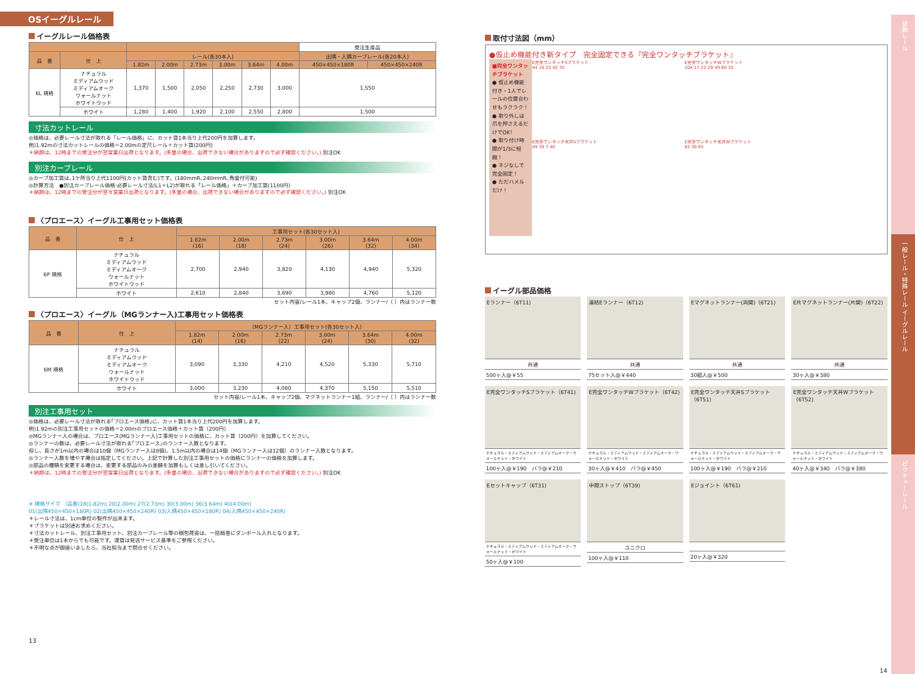OSイーグルレール
イーグルレール価格表
| | | | | | | | | 受注生産品 | |
| 品 番 | 仕 上 | レール(各30本入) | | | | | | 出隅・入隅カーブレール(各20本入) | |
| | | 1.82m | 2.00m | 2.73m | 3.00m | 3.64m | 4.00m | 450×450×180R | 450×450×240R |
| 6L 規格 | ナチュラル ミディアムウッド ミディアムオーク ウォールナット ホワイトウッド | 1,370 | 1,500 | 2,050 | 2,250 | 2,730 | 3,000 | 1,550 | |
| | ホワイト | 1,280 | 1,400 | 1,920 | 2,100 | 2,550 | 2,800 | 1,500 | |
寸法カットレール
◎価格は、必要レール寸法が取れる「レール価格」に、カット賃1本当り上代200円を加算します。
例)1.92mの寸法カットレールの価格＝2.00mの定尺レール＋カット賃(200円)
＊納期は、12時までの受注分が翌営業日出荷となります。(多量の場合、出荷できない場合がありますので必ず確認ください。) 別注OK
別注カーブレール
◎カーブ加工賃は､1ケ所当り上代1100円(カット賃含む)です。(180mmR､240mmR､角度付可能)
◎計算方法　●別注カーブレール価格:必要レール寸法(L1＋L2)が取れる「レール価格」＋カーブ加工賃(1100円)
＊納期は、12時までの受注分が翌々営業日出荷となります。(多量の場合、出荷できない場合がありますので必ず確認ください。) 別注OK
〈プロエース〉イーグル工事用セット価格表
| 品 番 | 仕 上 | 工事用セット(各30セット入) | | | | | |
| --- | --- | --- | --- | --- | --- | --- | --- |
| | | 1.82m (16) | 2.00m (18) | 2.73m (24) | 3.00m (26) | 3.64m (32) | 4.00m (34) |
| 6P 規格 | ナチュラル ミディアムウッド ミディアムオーク ウォールナット ホワイトウッド | 2,700 | 2,940 | 3,820 | 4,130 | 4,940 | 5,320 |
| | ホワイト | 2,610 | 2,840 | 3,690 | 3,980 | 4,760 | 5,120 |
セット内容/レール1本、キャップ2個、ランナー/（ ）内はランナー数
〈プロエース〉イーグル（MGランナー入)工事用セット価格表
| 品 番 | 仕 上 | （MGランナー入）工事用セット(各30セット入) | | | | | |
| --- | --- | --- | --- | --- | --- | --- | --- |
| | | 1.82m (14) | 2.00m (16) | 2.73m (22) | 3.00m (24) | 3.64m (30) | 4.00m (32) |
| 6M 規格 | ナチュラル ミディアムウッド ミディアムオーク ウォールナット ホワイトウッド | 3,090 | 3,330 | 4,210 | 4,520 | 5,330 | 5,710 |
| | ホワイト | 3,000 | 3,230 | 4,080 | 4,370 | 5,150 | 5,510 |
セット内容/レール1本、キャップ2個、マグネットランナー1組、ランナー/（ ）内はランナー数
別注工事用セット
◎価格は、必要レール寸法が取れる｢プロエース価格｣に、カット賃1本当り上代200円を加算します。
例)1.92mの別注工事用セットの価格＝2.00mのプロエース価格＋カット賃（200円）
◎MGランナー入の場合は、プロエース(MGランナー入)工事用セットの価格に、カット賃（200円）を加算してください。
◎ランナーの数は、必要レール寸法が取れる｢プロエース｣のランナー入数となります。
但し、長さが1m以内の場合は10個（MGランナー入は8個)、1.5m以内の場合は14個（MGランナー入は12個）のランナー入数となります。
◎ランナー入数を増やす場合は指定してください。上記で計算した別注工事用セットの価格にランナーの価格を加算します。
◎部品の種類を変更する場合は、変更する部品のみの差額を加算もしくは差し引いてください。
＊納期は、12時までの受注分が翌営業日出荷となります。(多量の場合、出荷できない場合がありますので必ず確認ください。) 別注OK
※ 規格サイズ （品番)18(1.82m) 20(2.00m) 27(2.73m) 30(3.00m) 36(3.64m) 40(4.00m)
01(出隅450×450×180R) 02(出隅450×450×240R) 03(入隅450×450×180R) 04(入隅450×450×240R)
＊レール寸法は、1cm単位の製作が出来ます。
＊ブラケットは別途お求めください。
＊寸法カットレール、別注工事用セット、別注カーブレール等の梱包荷姿は、一括紙巻にダンボール入れとなります。
＊受注単位は1本からでも可能です。運賃は発送サービス基準をご参照ください。
＊不明な点が御座いましたら、当社担当まで問合せください。
13
取付寸法図（mm）
●仮止め機能付き新タイプ　完全固定できる『完全ワンタッチブラケット』
■完全ワンタッチブラケット
● 仮止め機能付き・1人でレールの位置合わせもラクラク！
● 取り外しは爪を押さえるだけでOK！
● 取り付け時間が1/3に短縮！
● ネジなしで完全固定！
● ただハメルだけ！
E完全ワンタッチSブラケット
44 16 22 42 35
E完全ワンタッチWブラケット
104 17 22 29 49 60 35
E完全ワンタッチ天井Sブラケット
49 38 7 40
E完全ワンタッチ天井Wブラケット
82 38 65
イーグル部品価格
Eランナー（6T11)
共通
500ヶ入@￥55
連結Eランナー（6T12)
共通
75セット入@￥440
Eマグネットランナー(両開)（6T21)
共通
30組入@￥500
E片マグネットランナー(片開)（6T22)
共通
30ヶ入@￥380
E完全ワンタッチSブラケット（6T41)
ナチュラル・ミディアムウッド・ミディアムオーク・ウォールナット・ホワイト
100ヶ入@￥190　バラ@￥210
E完全ワンタッチWブラケット（6T42)
ナチュラル・ミディアムウッド・ミディアムオーク・ウォールナット・ホワイト
30ヶ入@￥410　バラ@￥450
E完全ワンタッチ天井Sブラケット（6T51)
ナチュラル・ミディアムウッド・ミディアムオーク・ウォールナット・ホワイト
100ヶ入@￥190　バラ@￥210
E完全ワンタッチ天井Wブラケット（6T52)
ナチュラル・ミディアムウッド・ミディアムオーク・ウォールナット・ホワイト
40ヶ入@￥340　バラ@￥380
Eセットキャップ（6T31)
ナチュラル・ミディアムウッド・ミディアムオーク・ウォールナット・ホワイト
50ヶ入@￥100
中間ストップ（6T39)
ユニクロ
100ヶ入@￥110
Eジョイント（6T61)
20ヶ入@￥320
14
装飾レール
一般レール・特殊レール イーグルレール
ピクチャーレール